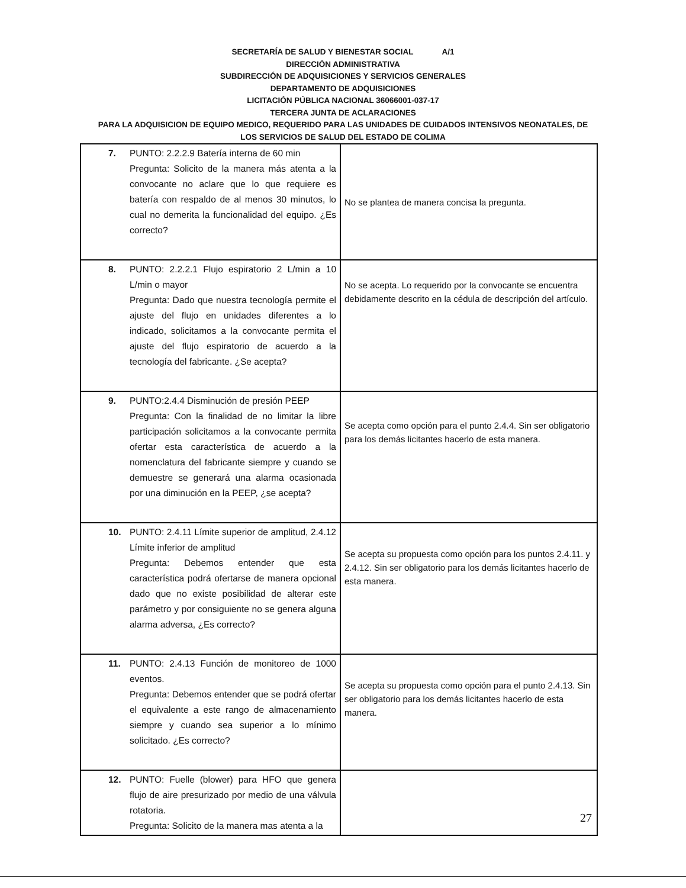SECRETARÍA DE SALUD Y BIENESTAR SOCIAL A/1
DIRECCIÓN ADMINISTRATIVA
SUBDIRECCIÓN DE ADQUISICIONES Y SERVICIOS GENERALES
DEPARTAMENTO DE ADQUISICIONES
LICITACIÓN PÚBLICA NACIONAL 36066001-037-17
TERCERA JUNTA DE ACLARACIONES
PARA LA ADQUISICION DE EQUIPO MEDICO, REQUERIDO PARA LAS UNIDADES DE CUIDADOS INTENSIVOS NEONATALES, DE
LOS SERVICIOS DE SALUD DEL ESTADO DE COLIMA
| 7. PUNTO: 2.2.2.9 Batería interna de 60 min Pregunta: Solicito de la manera más atenta a la convocante no aclare que lo que requiere es batería con respaldo de al menos 30 minutos, lo cual no demerita la funcionalidad del equipo. ¿Es correcto? | No se plantea de manera concisa la pregunta. |
| 8. PUNTO: 2.2.2.1 Flujo espiratorio 2 L/min a 10 L/min o mayor Pregunta: Dado que nuestra tecnología permite el ajuste del flujo en unidades diferentes a lo indicado, solicitamos a la convocante permita el ajuste del flujo espiratorio de acuerdo a la tecnología del fabricante. ¿Se acepta? | No se acepta. Lo requerido por la convocante se encuentra debidamente descrito en la cédula de descripción del artículo. |
| 9. PUNTO:2.4.4 Disminución de presión PEEP Pregunta: Con la finalidad de no limitar la libre participación solicitamos a la convocante permita ofertar esta característica de acuerdo a la nomenclatura del fabricante siempre y cuando se demuestre se generará una alarma ocasionada por una diminución en la PEEP, ¿se acepta? | Se acepta como opción para el punto 2.4.4. Sin ser obligatorio para los demás licitantes hacerlo de esta manera. |
| 10. PUNTO: 2.4.11 Límite superior de amplitud, 2.4.12 Límite inferior de amplitud Pregunta: Debemos entender que esta característica podrá ofertarse de manera opcional dado que no existe posibilidad de alterar este parámetro y por consiguiente no se genera alguna alarma adversa, ¿Es correcto? | Se acepta su propuesta como opción para los puntos 2.4.11. y 2.4.12. Sin ser obligatorio para los demás licitantes hacerlo de esta manera. |
| 11. PUNTO: 2.4.13 Función de monitoreo de 1000 eventos. Pregunta: Debemos entender que se podrá ofertar el equivalente a este rango de almacenamiento siempre y cuando sea superior a lo mínimo solicitado. ¿Es correcto? | Se acepta su propuesta como opción para el punto 2.4.13. Sin ser obligatorio para los demás licitantes hacerlo de esta manera. |
| 12. PUNTO: Fuelle (blower) para HFO que genera flujo de aire presurizado por medio de una válvula rotatoria. Pregunta: Solicito de la manera mas atenta a la | |
27